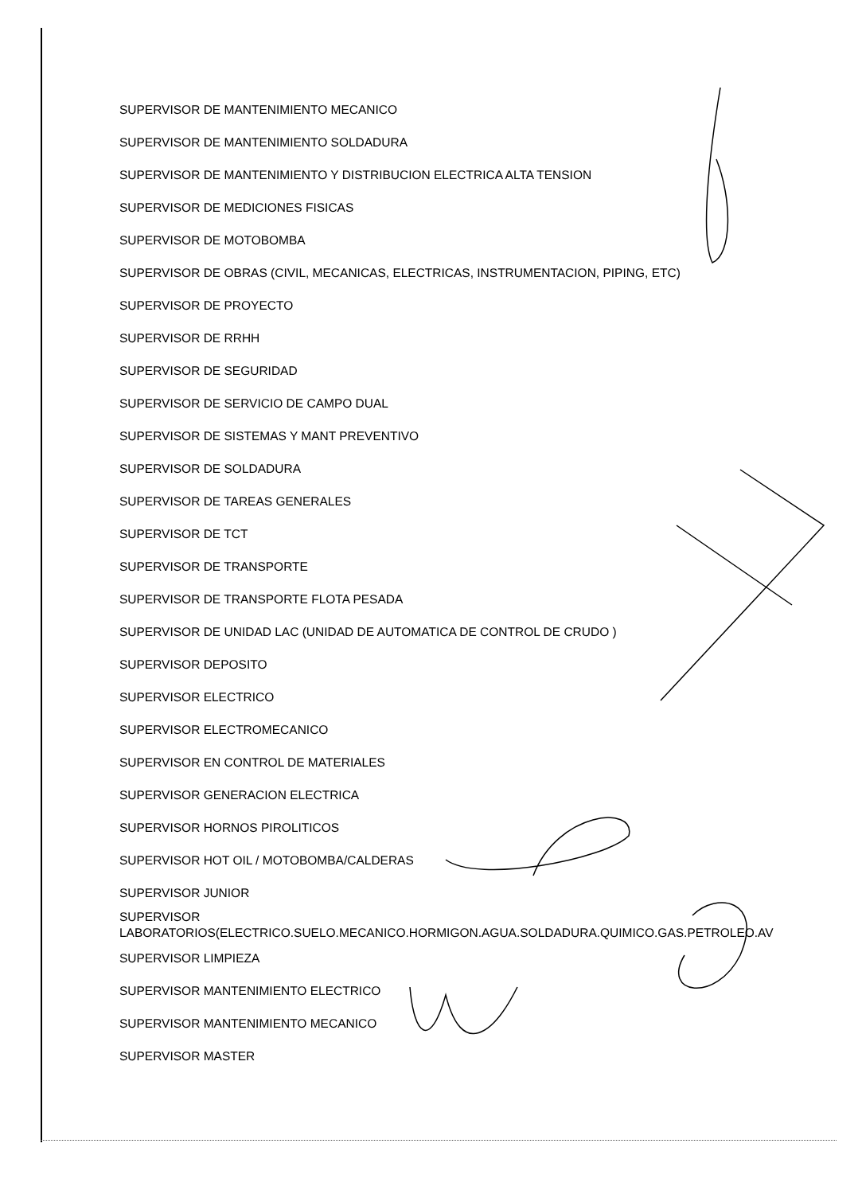SUPERVISOR DE MANTENIMIENTO MECANICO
SUPERVISOR DE MANTENIMIENTO SOLDADURA
SUPERVISOR DE MANTENIMIENTO Y DISTRIBUCION ELECTRICA ALTA TENSION
SUPERVISOR DE MEDICIONES FISICAS
SUPERVISOR DE MOTOBOMBA
SUPERVISOR DE OBRAS (CIVIL, MECANICAS, ELECTRICAS, INSTRUMENTACION, PIPING, ETC)
SUPERVISOR DE PROYECTO
SUPERVISOR DE RRHH
SUPERVISOR DE SEGURIDAD
SUPERVISOR DE SERVICIO DE CAMPO DUAL
SUPERVISOR DE SISTEMAS Y MANT PREVENTIVO
SUPERVISOR DE SOLDADURA
SUPERVISOR DE TAREAS GENERALES
SUPERVISOR DE TCT
SUPERVISOR DE TRANSPORTE
SUPERVISOR DE TRANSPORTE FLOTA PESADA
SUPERVISOR DE UNIDAD LAC (UNIDAD DE AUTOMATICA DE CONTROL DE CRUDO )
SUPERVISOR DEPOSITO
SUPERVISOR ELECTRICO
SUPERVISOR ELECTROMECANICO
SUPERVISOR EN CONTROL DE MATERIALES
SUPERVISOR GENERACION ELECTRICA
SUPERVISOR HORNOS PIROLITICOS
SUPERVISOR HOT OIL / MOTOBOMBA/CALDERAS
SUPERVISOR JUNIOR
SUPERVISOR
LABORATORIOS(ELECTRICO.SUELO.MECANICO.HORMIGON.AGUA.SOLDADURA.QUIMICO.GAS.PETROLEO.AV
SUPERVISOR LIMPIEZA
SUPERVISOR MANTENIMIENTO ELECTRICO
SUPERVISOR MANTENIMIENTO MECANICO
SUPERVISOR MASTER